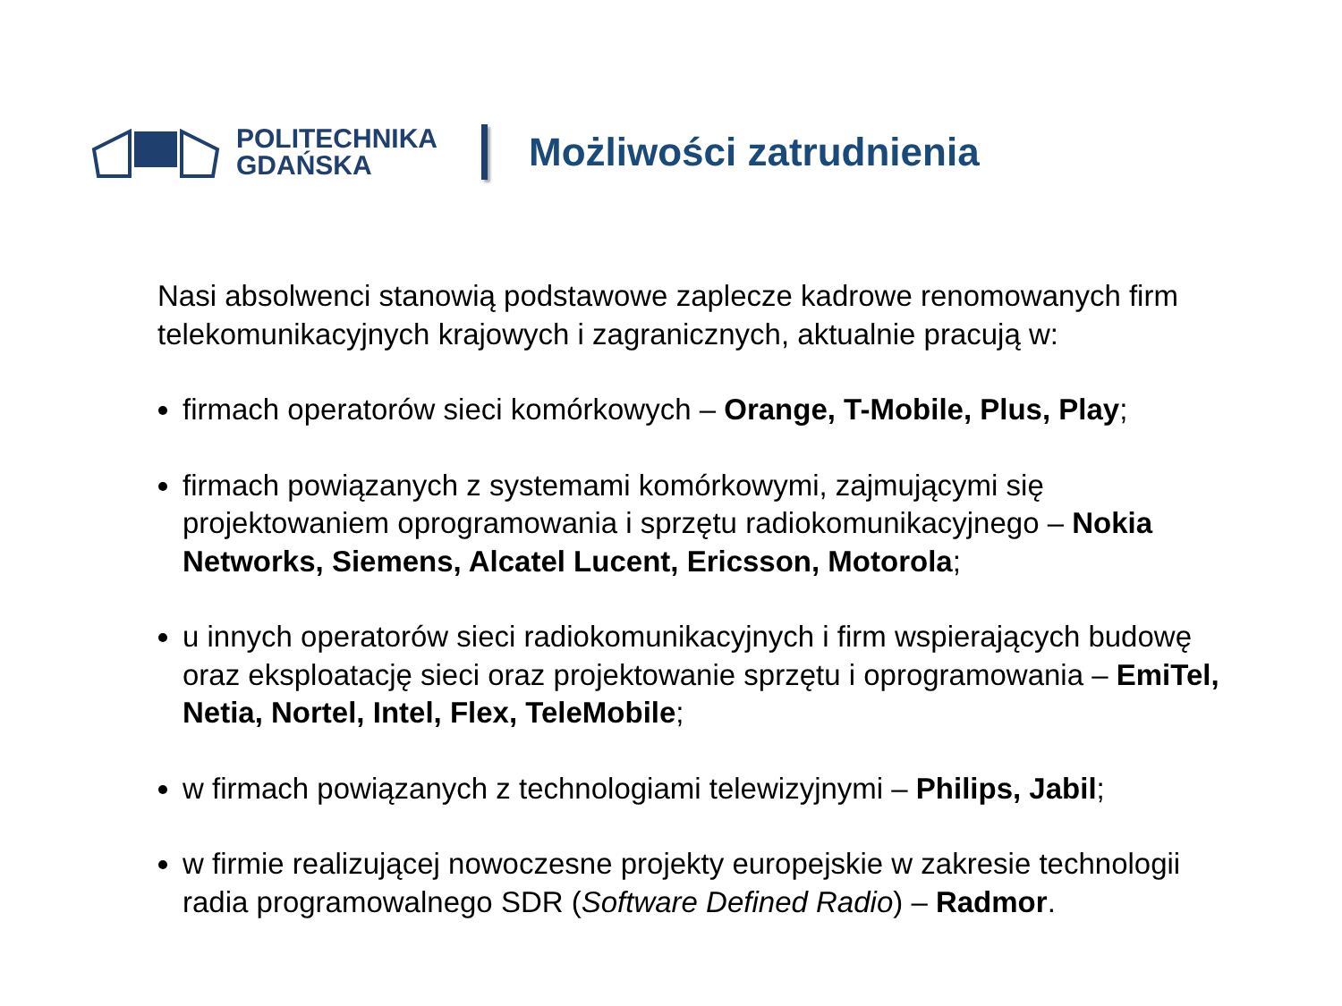POLITECHNIKA
GDAŃSKA
Możliwości zatrudnienia
Nasi absolwenci stanowią podstawowe zaplecze kadrowe renomowanych firm telekomunikacyjnych krajowych i zagranicznych, aktualnie pracują w:
firmach operatorów sieci komórkowych – Orange, T-Mobile, Plus, Play;
firmach powiązanych z systemami komórkowymi, zajmującymi się projektowaniem oprogramowania i sprzętu radiokomunikacyjnego – Nokia Networks, Siemens, Alcatel Lucent, Ericsson, Motorola;
u innych operatorów sieci radiokomunikacyjnych i firm wspierających budowę oraz eksploatację sieci oraz projektowanie sprzętu i oprogramowania – EmiTel, Netia, Nortel, Intel, Flex, TeleMobile;
w firmach powiązanych z technologiami telewizyjnymi – Philips, Jabil;
w firmie realizującej nowoczesne projekty europejskie w zakresie technologii radia programowalnego SDR (Software Defined Radio) – Radmor.